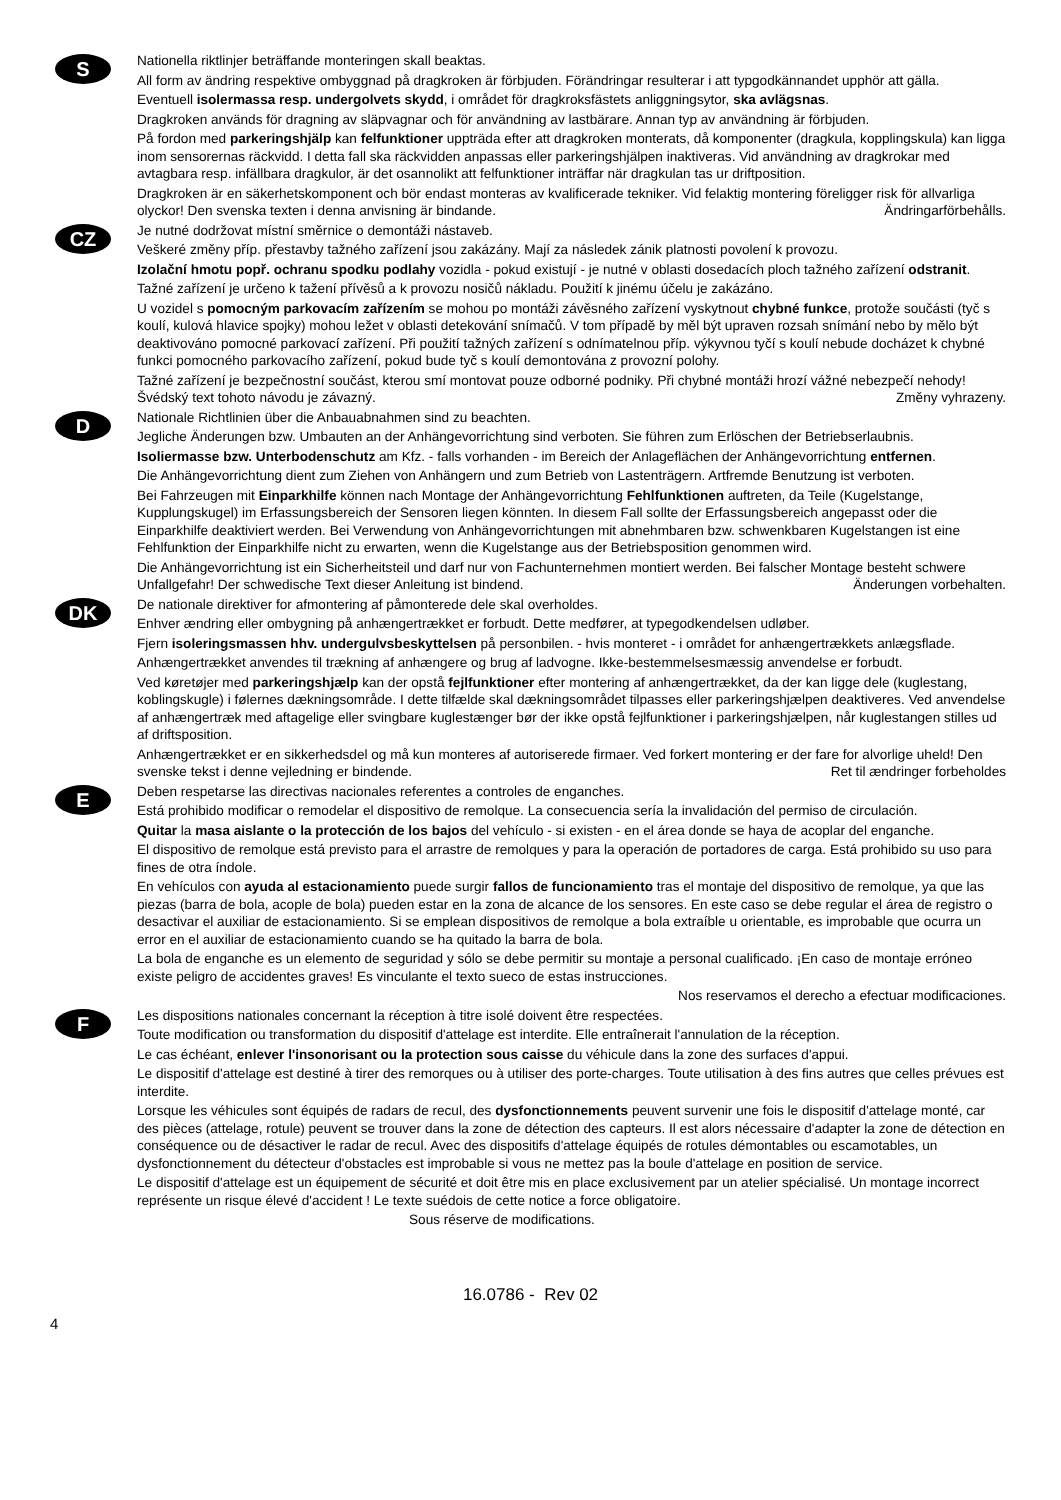S
Nationella riktlinjer beträffande monteringen skall beaktas.
All form av ändring respektive ombyggnad på dragkroken är förbjuden. Förändringar resulterar i att typgodkännandet upphör att gälla.
Eventuell isolermassa resp. undergolvets skydd, i området för dragkroksfästets anliggningsytor, ska avlägsnas.
Dragkroken används för dragning av släpvagnar och för användning av lastbärare. Annan typ av användning är förbjuden.
På fordon med parkeringshjälp kan felfunktioner uppträda efter att dragkroken monterats, då komponenter (dragkula, kopplingskula) kan ligga inom sensorernas räckvidd. I detta fall ska räckvidden anpassas eller parkeringshjälpen inaktiveras. Vid användning av dragkrokar med avtagbara resp. infällbara dragkulor, är det osannolikt att felfunktioner inträffar när dragkulan tas ur driftposition.
Dragkroken är en säkerhetskomponent och bör endast monteras av kvalificerade tekniker. Vid felaktig montering föreligger risk för allvarliga olyckor! Den svenska texten i denna anvisning är bindande. Ändringarförbehålls.
CZ
Je nutné dodržovat místní směrnice o demontáži nástaveb.
Veškeré změny příp. přestavby tažného zařízení jsou zakázány. Mají za následek zánik platnosti povolení k provozu.
Izolační hmotu popř. ochranu spodku podlahy vozidla - pokud existují - je nutné v oblasti dosedacích ploch tažného zařízení odstranit.
Tažné zařízení je určeno k tažení přívěsů a k provozu nosičů nákladu. Použití k jinému účelu je zakázáno.
U vozidel s pomocným parkovacím zařízením se mohou po montáži závěsného zařízení vyskytnout chybné funkce, protože součásti (tyč s koulí, kulová hlavice spojky) mohou ležet v oblasti detekování snímačů. V tom případě by měl být upraven rozsah snímání nebo by mělo být deaktivováno pomocné parkovací zařízení. Při použití tažných zařízení s odnímatelnou příp. výkyvnou tyčí s koulí nebude docházet k chybné funkci pomocného parkovacího zařízení, pokud bude tyč s koulí demontována z provozní polohy.
Tažné zařízení je bezpečnostní součást, kterou smí montovat pouze odborné podniky. Při chybné montáži hrozí vážné nebezpečí nehody! Švédský text tohoto návodu je závazný. Změny vyhrazeny.
D
Nationale Richtlinien über die Anbauabnahmen sind zu beachten.
Jegliche Änderungen bzw. Umbauten an der Anhängevorrichtung sind verboten. Sie führen zum Erlöschen der Betriebserlaubnis.
Isoliermasse bzw. Unterbodenschutz am Kfz. - falls vorhanden - im Bereich der Anlageflächen der Anhängevorrichtung entfernen.
Die Anhängevorrichtung dient zum Ziehen von Anhängern und zum Betrieb von Lastenträgern. Artfremde Benutzung ist verboten.
Bei Fahrzeugen mit Einparkhilfe können nach Montage der Anhängevorrichtung Fehlfunktionen auftreten, da Teile (Kugelstange, Kupplungskugel) im Erfassungsbereich der Sensoren liegen könnten. In diesem Fall sollte der Erfassungsbereich angepasst oder die Einparkhilfe deaktiviert werden. Bei Verwendung von Anhängevorrichtungen mit abnehmbaren bzw. schwenkbaren Kugelstangen ist eine Fehlfunktion der Einparkhilfe nicht zu erwarten, wenn die Kugelstange aus der Betriebsposition genommen wird.
Die Anhängevorrichtung ist ein Sicherheitsteil und darf nur von Fachunternehmen montiert werden. Bei falscher Montage besteht schwere Unfallgefahr! Der schwedische Text dieser Anleitung ist bindend. Änderungen vorbehalten.
DK
De nationale direktiver for afmontering af påmonterede dele skal overholdes.
Enhver ændring eller ombygning på anhængertrækket er forbudt. Dette medfører, at typegodkendelsen udløber.
Fjern isoleringsmassen hhv. undergulvsbeskyttelsen på personbilen. - hvis monteret - i området for anhængertrækkets anlægsflade.
Anhængertrækket anvendes til trækning af anhængere og brug af ladvogne. Ikke-bestemmelsesmæssig anvendelse er forbudt.
Ved køretøjer med parkeringshjælp kan der opstå fejlfunktioner efter montering af anhængertrækket, da der kan ligge dele (kuglestang, koblingskugle) i følernes dækningsområde. I dette tilfælde skal dækningsområdet tilpasses eller parkeringshjælpen deaktiveres. Ved anvendelse af anhængertræk med aftagelige eller svingbare kuglestænger bør der ikke opstå fejlfunktioner i parkeringshjælpen, når kuglestangen stilles ud af driftsposition.
Anhængertrækket er en sikkerhedsdel og må kun monteres af autoriserede firmaer. Ved forkert montering er der fare for alvorlige uheld! Den svenske tekst i denne vejledning er bindende. Ret til ændringer forbeholdes
E
Deben respetarse las directivas nacionales referentes a controles de enganches.
Está prohibido modificar o remodelar el dispositivo de remolque. La consecuencia sería la invalidación del permiso de circulación.
Quitar la masa aislante o la protección de los bajos del vehículo - si existen - en el área donde se haya de acoplar del enganche.
El dispositivo de remolque está previsto para el arrastre de remolques y para la operación de portadores de carga. Está prohibido su uso para fines de otra índole.
En vehículos con ayuda al estacionamiento puede surgir fallos de funcionamiento tras el montaje del dispositivo de remolque, ya que las piezas (barra de bola, acople de bola) pueden estar en la zona de alcance de los sensores. En este caso se debe regular el área de registro o desactivar el auxiliar de estacionamiento. Si se emplean dispositivos de remolque a bola extraíble u orientable, es improbable que ocurra un error en el auxiliar de estacionamiento cuando se ha quitado la barra de bola.
La bola de enganche es un elemento de seguridad y sólo se debe permitir su montaje a personal cualificado. ¡En caso de montaje erróneo existe peligro de accidentes graves! Es vinculante el texto sueco de estas instrucciones.
Nos reservamos el derecho a efectuar modificaciones.
F
Les dispositions nationales concernant la réception à titre isolé doivent être respectées.
Toute modification ou transformation du dispositif d'attelage est interdite. Elle entraînerait l'annulation de la réception.
Le cas échéant, enlever l'insonorisant ou la protection sous caisse du véhicule dans la zone des surfaces d'appui.
Le dispositif d'attelage est destiné à tirer des remorques ou à utiliser des porte-charges. Toute utilisation à des fins autres que celles prévues est interdite.
Lorsque les véhicules sont équipés de radars de recul, des dysfonctionnements peuvent survenir une fois le dispositif d'attelage monté, car des pièces (attelage, rotule) peuvent se trouver dans la zone de détection des capteurs. Il est alors nécessaire d'adapter la zone de détection en conséquence ou de désactiver le radar de recul. Avec des dispositifs d'attelage équipés de rotules démontables ou escamotables, un dysfonctionnement du détecteur d'obstacles est improbable si vous ne mettez pas la boule d'attelage en position de service.
Le dispositif d'attelage est un équipement de sécurité et doit être mis en place exclusivement par un atelier spécialisé. Un montage incorrect représente un risque élevé d'accident ! Le texte suédois de cette notice a force obligatoire.
Sous réserve de modifications.
16.0786 - Rev 02
4